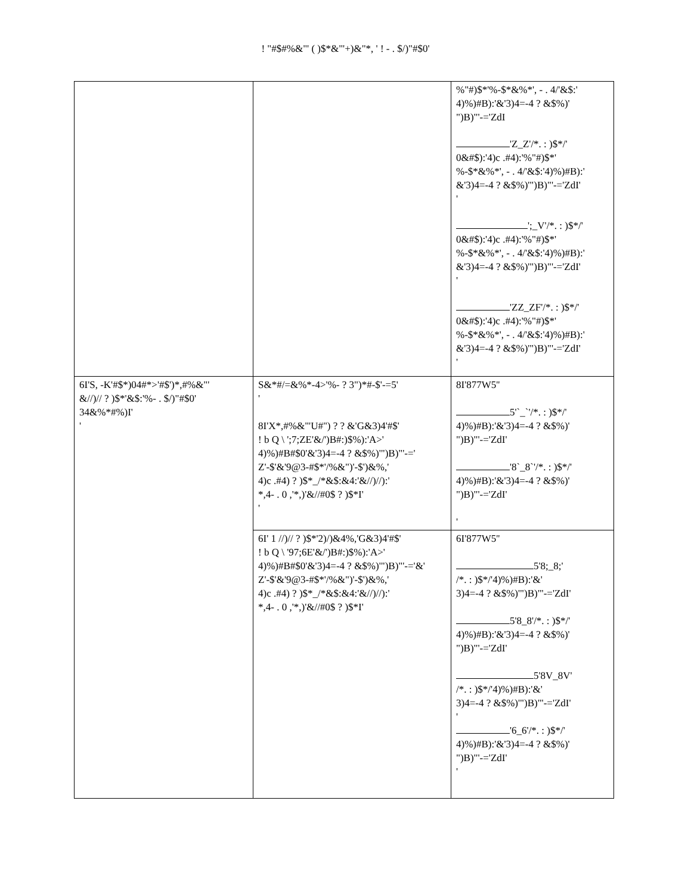! "#$#%&"' ( )$*&"'+)&"*, ' ! - . $/)"#$0'
| | | %"#)$*'%-$*&%*', - . 4/'&$:' 4)%)#B):'&'3)4=-4 ? &$%)' ")B)"'-='ZdI 'Z_Z'/*. : )$*/' 0&#$):'4)c .#4):'%"#)$*' %-$*&%*', - . 4/'&$:'4)%)#B):' &'3)4=-4 ? &$%)'")B)"'-='ZdI' ' ';_V'/*. : )$*/' 0&#$):'4)c .#4):'%"#)$*' %-$*&%*', - . 4/'&$:'4)%)#B):' &'3)4=-4 ? &$%)'")B)"'-='ZdI' ' 'ZZ_ZF'/*. : )$*/' 0&#$):'4)c .#4):'%"#)$*' %-$*&%*', - . 4/'&$:'4)%)#B):' &'3)4=-4 ? &$%)'")B)"'-='ZdI' ' |
| 6I'S, -K'#$*)04#*>'#$')*,#%&"' &//)// ? )$*'&$:'%- . $/)"#$0' 34&%*#%)I' ' | S&*#/=&%*-4>'%- ? 3")*#-$'-=5' ' 8I'X*,#%&"'U#") ? ? &'G&3)4'#$' ! b Q \ ';7;ZE'&/')B#:)$%):'A>' 4)%)#B#$0'&'3)4=-4 ? &$%)'")B)"'-=' Z'-$'&'9@3-#$*'/%&")'-$')&%,' 4)c .#4) ? )$*_/*&$:&4:'&//)//):' *,4- . 0 ,'*,)'&//#0$ ? )$*I' ' | 8I'877W5'' 5'`_`'/*. : )$*/' 4)%)#B):'&'3)4=-4 ? &$%)' ")B)"'-='ZdI' '8`_8`'/*. : )$*/' 4)%)#B):'&'3)4=-4 ? &$%)' ")B)"'-='ZdI' ' |
| | 6I' 1 //)// ? )$*'2)/)&4%,'G&3)4'#$' ! b Q \ '97;6E'&/')B#:)$%):'A>' 4)%)#B#$0'&'3)4=-4 ? &$%)'")B)"'-='&' Z'-$'&'9@3-#$*'/%&")'-$')&%,' 4)c .#4) ? )$*_/*&$:&4:'&//)//):' *,4- . 0 ,'*,)'&//#0$ ? )$*I' | 6I'877W5'' 5'8;_8;' /*. : )$*/'4)%)#B):'&' 3)4=-4 ? &$%)'")B)"'-='ZdI' 5'8_8'/*. : )$*/' 4)%)#B):'&'3)4=-4 ? &$%)' ")B)"'-='ZdI' 5'8V_8V' /*. : )$*/'4)%)#B):'&' 3)4=-4 ? &$%)'")B)"'-='ZdI' ' '6_6'/*. : )$*/' 4)%)#B):'&'3)4=-4 ? &$%)' ")B)"'-='ZdI' ' |